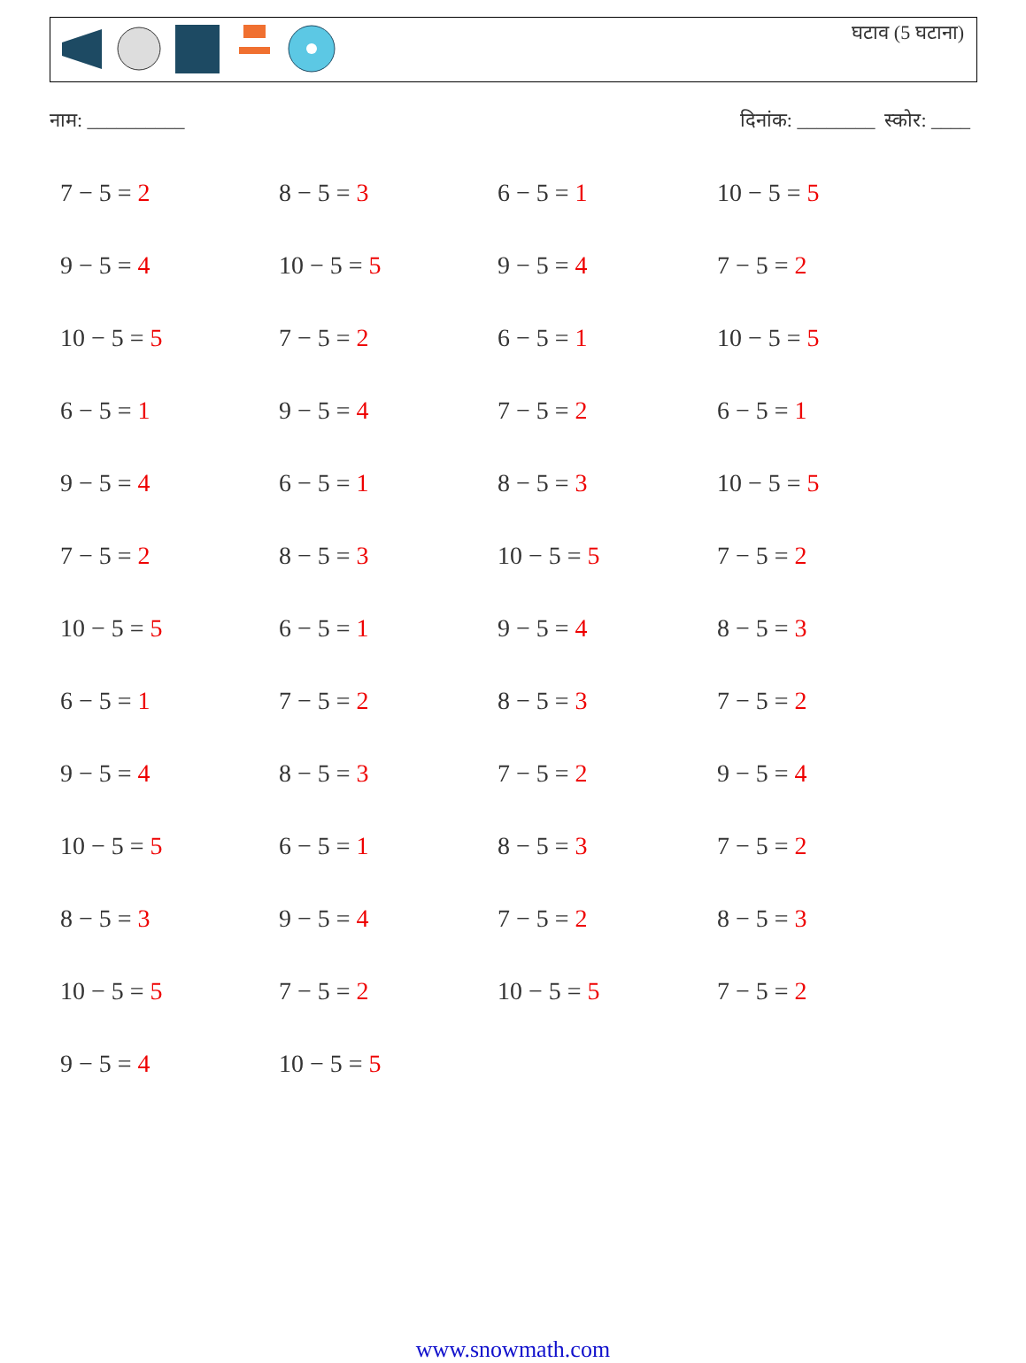घटाव (5 घटाना)
नाम: __________ दिनांक: ________ स्कोर: ____
7 − 5 = 2
8 − 5 = 3
6 − 5 = 1
10 − 5 = 5
9 − 5 = 4
10 − 5 = 5
9 − 5 = 4
7 − 5 = 2
10 − 5 = 5
7 − 5 = 2
6 − 5 = 1
10 − 5 = 5
6 − 5 = 1
9 − 5 = 4
7 − 5 = 2
6 − 5 = 1
9 − 5 = 4
6 − 5 = 1
8 − 5 = 3
10 − 5 = 5
7 − 5 = 2
8 − 5 = 3
10 − 5 = 5
7 − 5 = 2
10 − 5 = 5
6 − 5 = 1
9 − 5 = 4
8 − 5 = 3
6 − 5 = 1
7 − 5 = 2
8 − 5 = 3
7 − 5 = 2
9 − 5 = 4
8 − 5 = 3
7 − 5 = 2
9 − 5 = 4
10 − 5 = 5
6 − 5 = 1
8 − 5 = 3
7 − 5 = 2
8 − 5 = 3
9 − 5 = 4
7 − 5 = 2
8 − 5 = 3
10 − 5 = 5
7 − 5 = 2
10 − 5 = 5
7 − 5 = 2
9 − 5 = 4
10 − 5 = 5
www.snowmath.com